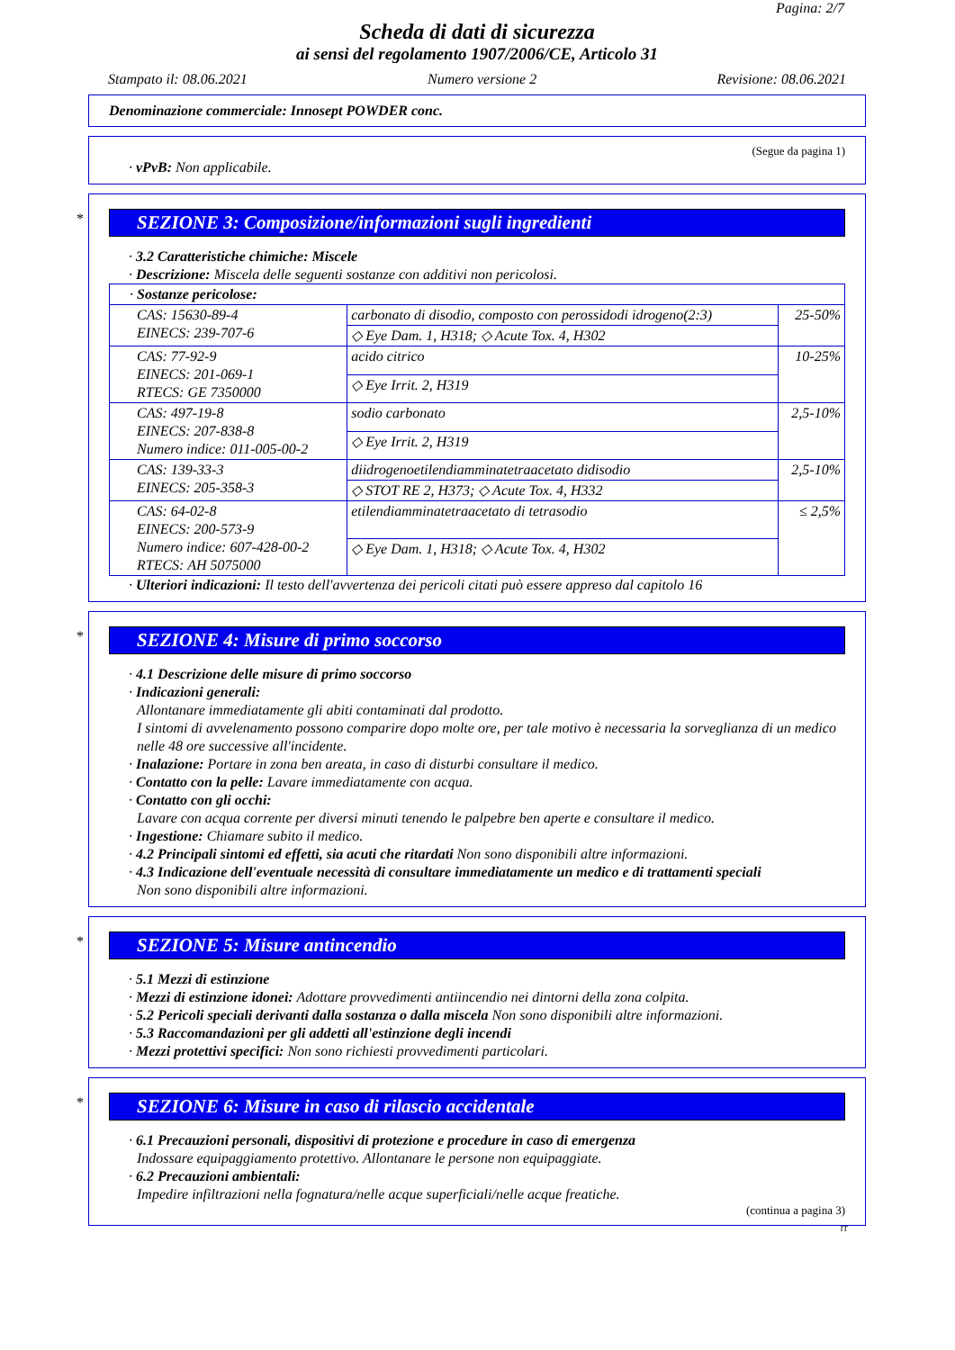Pagina: 2/7
Scheda di dati di sicurezza
ai sensi del regolamento 1907/2006/CE, Articolo 31
Stampato il: 08.06.2021 Numero versione 2 Revisione: 08.06.2021
Denominazione commerciale: Innosept POWDER conc.
(Segue da pagina 1)
· vPvB: Non applicabile.
*
SEZIONE 3: Composizione/informazioni sugli ingredienti
· 3.2 Caratteristiche chimiche: Miscele
· Descrizione: Miscela delle seguenti sostanze con additivi non pericolosi.
| · Sostanze pericolose: | | |
| CAS: 15630-89-4 EINECS: 239-707-6 | carbonato di disodio, composto con perossidodi idrogeno(2:3) | 25-50% |
| | ◇ Eye Dam. 1, H318; ◇ Acute Tox. 4, H302 | |
| CAS: 77-92-9 EINECS: 201-069-1 RTECS: GE 7350000 | acido citrico | 10-25% |
| | ◇ Eye Irrit. 2, H319 | |
| CAS: 497-19-8 EINECS: 207-838-8 Numero indice: 011-005-00-2 | sodio carbonato | 2,5-10% |
| | ◇ Eye Irrit. 2, H319 | |
| CAS: 139-33-3 EINECS: 205-358-3 | diidrogenoetilendiamminatetraacetato didisodio | 2,5-10% |
| | ◇ STOT RE 2, H373; ◇ Acute Tox. 4, H332 | |
| CAS: 64-02-8 EINECS: 200-573-9 Numero indice: 607-428-00-2 RTECS: AH 5075000 | etilendiamminatetraacetato di tetrasodio | ≤ 2,5% |
| | ◇ Eye Dam. 1, H318; ◇ Acute Tox. 4, H302 | |
· Ulteriori indicazioni: Il testo dell'avvertenza dei pericoli citati può essere appreso dal capitolo 16
*
SEZIONE 4: Misure di primo soccorso
· 4.1 Descrizione delle misure di primo soccorso
· Indicazioni generali:
Allontanare immediatamente gli abiti contaminati dal prodotto.
I sintomi di avvelenamento possono comparire dopo molte ore, per tale motivo è necessaria la sorveglianza di un medico nelle 48 ore successive all'incidente.
· Inalazione: Portare in zona ben areata, in caso di disturbi consultare il medico.
· Contatto con la pelle: Lavare immediatamente con acqua.
· Contatto con gli occhi:
Lavare con acqua corrente per diversi minuti tenendo le palpebre ben aperte e consultare il medico.
· Ingestione: Chiamare subito il medico.
· 4.2 Principali sintomi ed effetti, sia acuti che ritardati Non sono disponibili altre informazioni.
· 4.3 Indicazione dell'eventuale necessità di consultare immediatamente un medico e di trattamenti speciali
Non sono disponibili altre informazioni.
*
SEZIONE 5: Misure antincendio
· 5.1 Mezzi di estinzione
· Mezzi di estinzione idonei: Adottare provvedimenti antiincendio nei dintorni della zona colpita.
· 5.2 Pericoli speciali derivanti dalla sostanza o dalla miscela Non sono disponibili altre informazioni.
· 5.3 Raccomandazioni per gli addetti all'estinzione degli incendi
· Mezzi protettivi specifici: Non sono richiesti provvedimenti particolari.
*
SEZIONE 6: Misure in caso di rilascio accidentale
· 6.1 Precauzioni personali, dispositivi di protezione e procedure in caso di emergenza
Indossare equipaggiamento protettivo. Allontanare le persone non equipaggiate.
· 6.2 Precauzioni ambientali:
Impedire infiltrazioni nella fognatura/nelle acque superficiali/nelle acque freatiche.
(continua a pagina 3)
IT